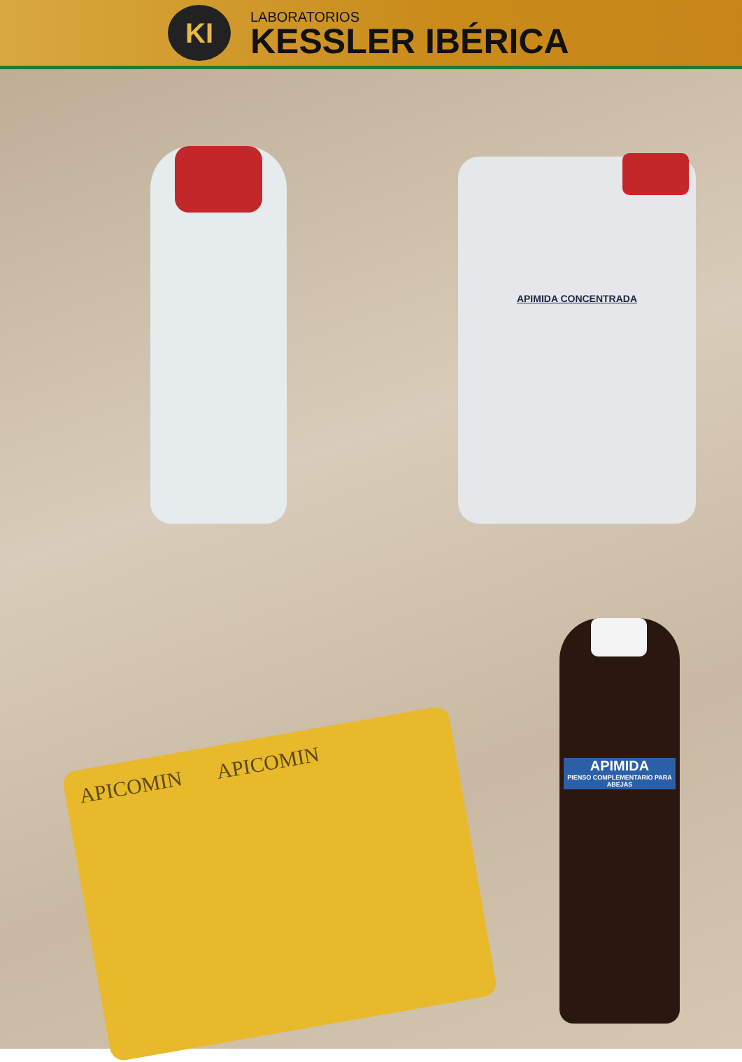KI
LABORATORIOS
KESSLER IBÉRICA
APIMIDA CONCENTRADA
APICOMIN APICOMIN
APIMIDA
PIENSO COMPLEMENTARIO PARA ABEJAS